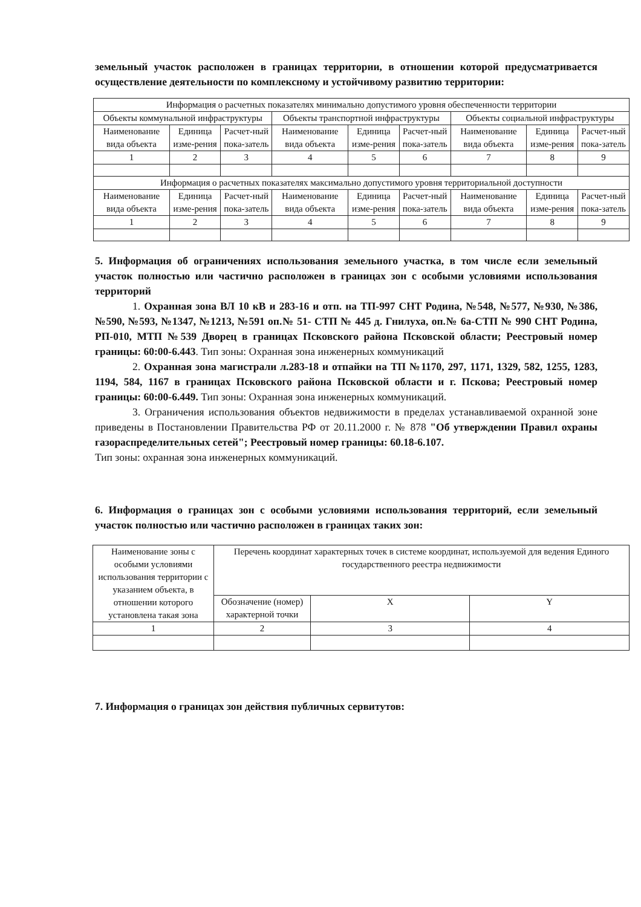земельный участок расположен в границах территории, в отношении которой предусматривается осуществление деятельности по комплексному и устойчивому развитию территории:
| Информация о расчетных показателях минимально допустимого уровня обеспеченности территории | | | | | | | | |
| Объекты коммунальной инфраструктуры | | | Объекты транспортной инфраструктуры | | | Объекты социальной инфраструктуры | | |
| Наименование вида объекта | Единица изме-рения | Расчет-ный пока-затель | Наименование вида объекта | Единица изме-рения | Расчет-ный пока-затель | Наименование вида объекта | Единица изме-рения | Расчет-ный пока-затель |
| 1 | 2 | 3 | 4 | 5 | 6 | 7 | 8 | 9 |
| Информация о расчетных показателях максимально допустимого уровня территориальной доступности | | | | | | | | |
| Наименование вида объекта | Единица изме-рения | Расчет-ный пока-затель | Наименование вида объекта | Единица изме-рения | Расчет-ный пока-затель | Наименование вида объекта | Единица изме-рения | Расчет-ный пока-затель |
| 1 | 2 | 3 | 4 | 5 | 6 | 7 | 8 | 9 |
5. Информация об ограничениях использования земельного участка, в том числе если земельный участок полностью или частично расположен в границах зон с особыми условиями использования территорий
1. Охранная зона ВЛ 10 кВ и 283-16 и отп. на ТП-997 СНТ Родина, №548, №577, №930, №386, №590, №593, №1347, №1213, №591 оп.№ 51- СТП № 445 д. Гнилуха, оп.№ 6а-СТП № 990 СНТ Родина, РП-010, МТП №539 Дворец в границах Псковского района Псковской области; Реестровый номер границы: 60:00-6.443. Тип зоны: Охранная зона инженерных коммуникаций
2. Охранная зона магистрали л.283-18 и отпайки на ТП №1170, 297, 1171, 1329, 582, 1255, 1283, 1194, 584, 1167 в границах Псковского района Псковской области и г. Пскова; Реестровый номер границы: 60:00-6.449. Тип зоны: Охранная зона инженерных коммуникаций.
3. Ограничения использования объектов недвижимости в пределах устанавливаемой охранной зоне приведены в Постановлении Правительства РФ от 20.11.2000 г. № 878 "Об утверждении Правил охраны газораспределительных сетей"; Реестровый номер границы: 60.18-6.107.
Тип зоны: охранная зона инженерных коммуникаций.
6. Информация о границах зон с особыми условиями использования территорий, если земельный участок полностью или частично расположен в границах таких зон:
| Наименование зоны с особыми условиями использования территории с указанием объекта, в отношении которого установлена такая зона | Перечень координат характерных точек в системе координат, используемой для ведения Единого государственного реестра недвижимости | | |
| | Обозначение (номер) характерной точки | X | Y |
| 1 | 2 | 3 | 4 |
7. Информация о границах зон действия публичных сервитутов: